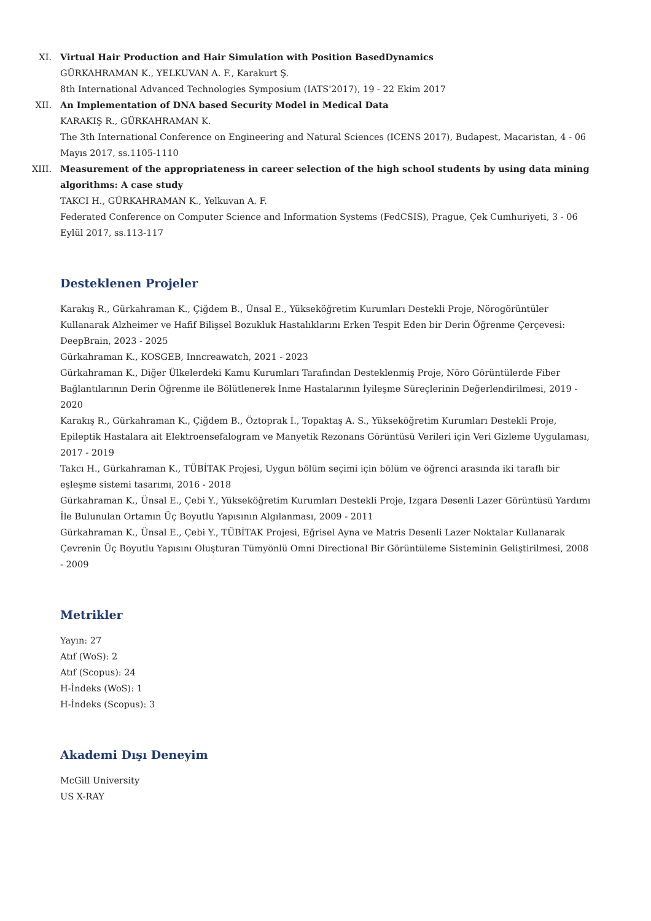XI. Virtual Hair Production and Hair Simulation with Position BasedDynamics
GÜRKAHRAMAN K., YELKUVAN A. F., Karakurt Ş.
8th International Advanced Technologies Symposium (IATS'2017), 19 - 22 Ekim 2017
XII. An Implementation of DNA based Security Model in Medical Data
KARAKIŞ R., GÜRKAHRAMAN K.
The 3th International Conference on Engineering and Natural Sciences (ICENS 2017), Budapest, Macaristan, 4 - 06 Mayıs 2017, ss.1105-1110
XIII.
Measurement of the appropriateness in career selection of the high school students by using data mining algorithms: A case study
TAKCI H., GÜRKAHRAMAN K., Yelkuvan A. F.
Federated Conference on Computer Science and Information Systems (FedCSIS), Prague, Çek Cumhuriyeti, 3 - 06 Eylül 2017, ss.113-117
Desteklenen Projeler
Karakış R., Gürkahraman K., Çiğdem B., Ünsal E., Yükseköğretim Kurumları Destekli Proje, Nörogörüntüler Kullanarak Alzheimer ve Hafif Bilişsel Bozukluk Hastalıklarını Erken Tespit Eden bir Derin Öğrenme Çerçevesi: DeepBrain, 2023 - 2025
Gürkahraman K., KOSGEB, Inncreawatch, 2021 - 2023
Gürkahraman K., Diğer Ülkelerdeki Kamu Kurumları Tarafından Desteklenmiş Proje, Nöro Görüntülerde Fiber Bağlantılarının Derin Öğrenme ile Bölütlenerek İnme Hastalarının İyileşme Süreçlerinin Değerlendirilmesi, 2019 - 2020
Karakış R., Gürkahraman K., Çiğdem B., Öztoprak İ., Topaktaş A. S., Yükseköğretim Kurumları Destekli Proje, Epileptik Hastalara ait Elektroensefalogram ve Manyetik Rezonans Görüntüsü Verileri için Veri Gizleme Uygulaması, 2017 - 2019
Takcı H., Gürkahraman K., TÜBİTAK Projesi, Uygun bölüm seçimi için bölüm ve öğrenci arasında iki taraflı bir eşleşme sistemi tasarımı, 2016 - 2018
Gürkahraman K., Ünsal E., Çebi Y., Yükseköğretim Kurumları Destekli Proje, Izgara Desenli Lazer Görüntüsü Yardımı İle Bulunulan Ortamın Üç Boyutlu Yapısının Algılanması, 2009 - 2011
Gürkahraman K., Ünsal E., Çebi Y., TÜBİTAK Projesi, Eğrisel Ayna ve Matris Desenli Lazer Noktalar Kullanarak Çevrenin Üç Boyutlu Yapısını Oluşturan Tümyönlü Omni Directional Bir Görüntüleme Sisteminin Geliştirilmesi, 2008 - 2009
Metrikler
Yayın: 27
Atıf (WoS): 2
Atıf (Scopus): 24
H-İndeks (WoS): 1
H-İndeks (Scopus): 3
Akademi Dışı Deneyim
McGill University
US X-RAY